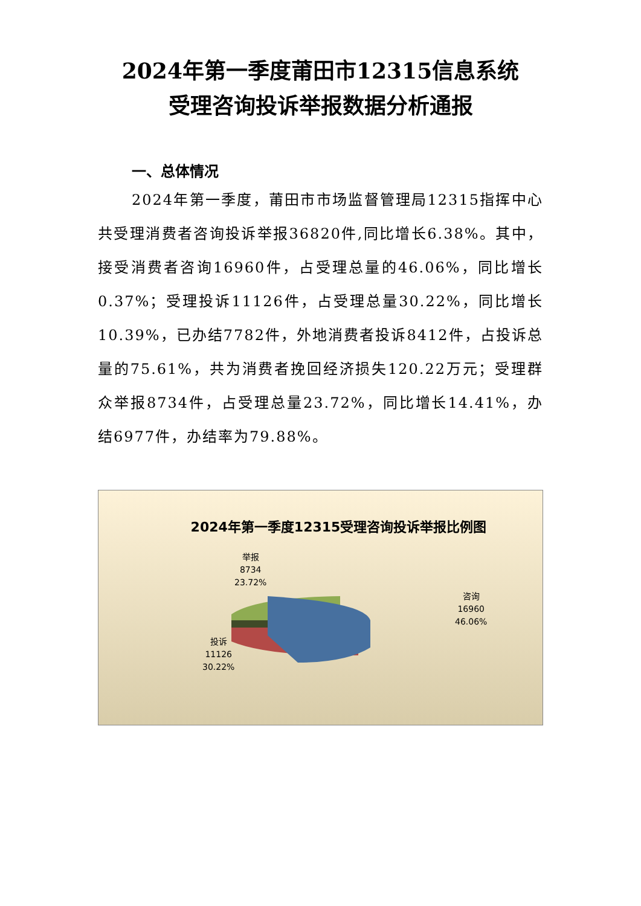2024年第一季度莆田市12315信息系统
受理咨询投诉举报数据分析通报
一、总体情况
2024年第一季度，莆田市市场监督管理局12315指挥中心共受理消费者咨询投诉举报36820件,同比增长6.38%。其中，接受消费者咨询16960件，占受理总量的46.06%，同比增长0.37%；受理投诉11126件，占受理总量30.22%，同比增长10.39%，已办结7782件，外地消费者投诉8412件，占投诉总量的75.61%，共为消费者挽回经济损失120.22万元；受理群众举报8734件，占受理总量23.72%，同比增长14.41%，办结6977件，办结率为79.88%。
2024年第一季度12315受理咨询投诉举报比例图
举报
8734
23.72%
咨询
16960
46.06%
投诉
11126
30.22%